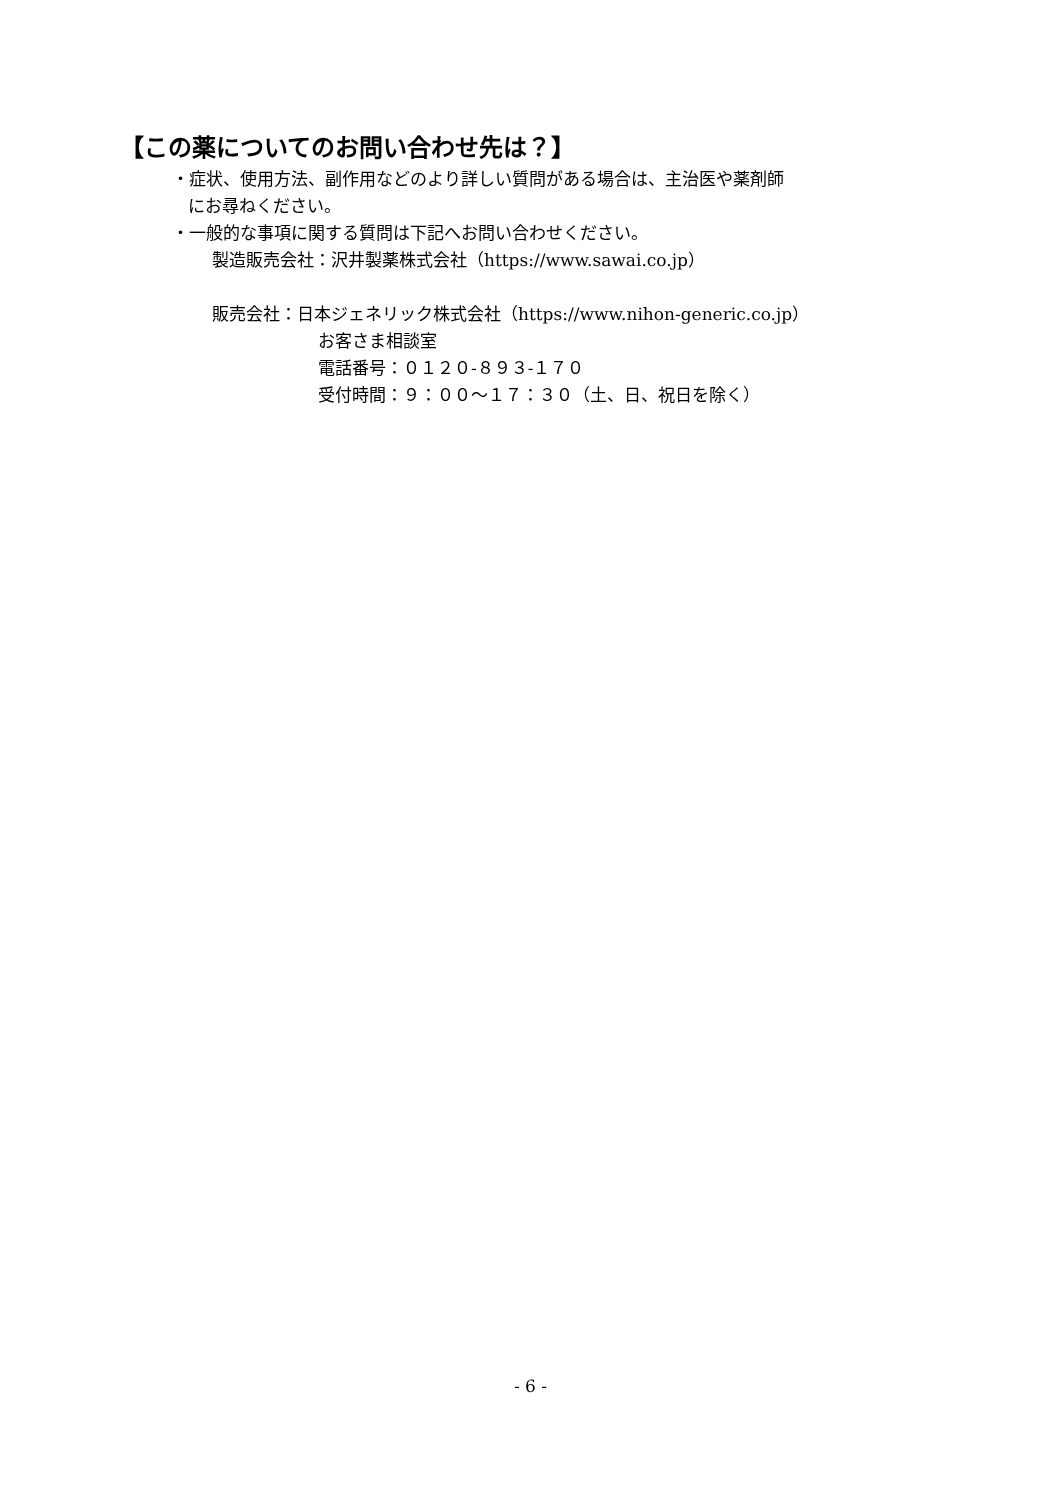【この薬についてのお問い合わせ先は？】
・症状、使用方法、副作用などのより詳しい質問がある場合は、主治医や薬剤師
にお尋ねください。
・一般的な事項に関する質問は下記へお問い合わせください。
製造販売会社：沢井製薬株式会社（https://www.sawai.co.jp）
販売会社：日本ジェネリック株式会社（https://www.nihon-generic.co.jp）
お客さま相談室
電話番号：０１２０-８９３-１７０
受付時間：９：００～１７：３０（土、日、祝日を除く）
- 6 -